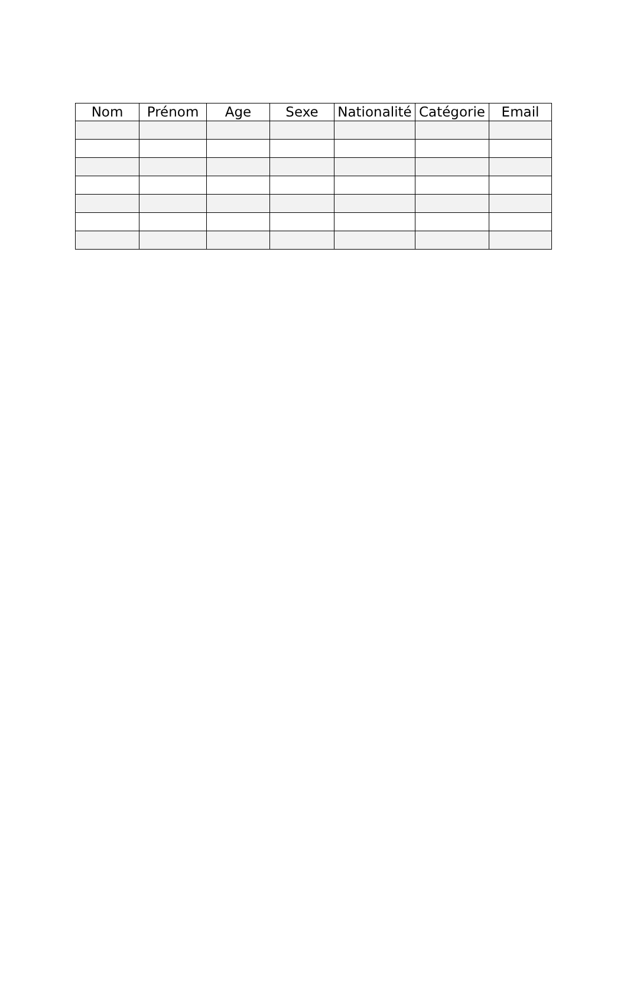| Nom | Prénom | Age | Sexe | Nationalité | Catégorie | Email |
| --- | --- | --- | --- | --- | --- | --- |